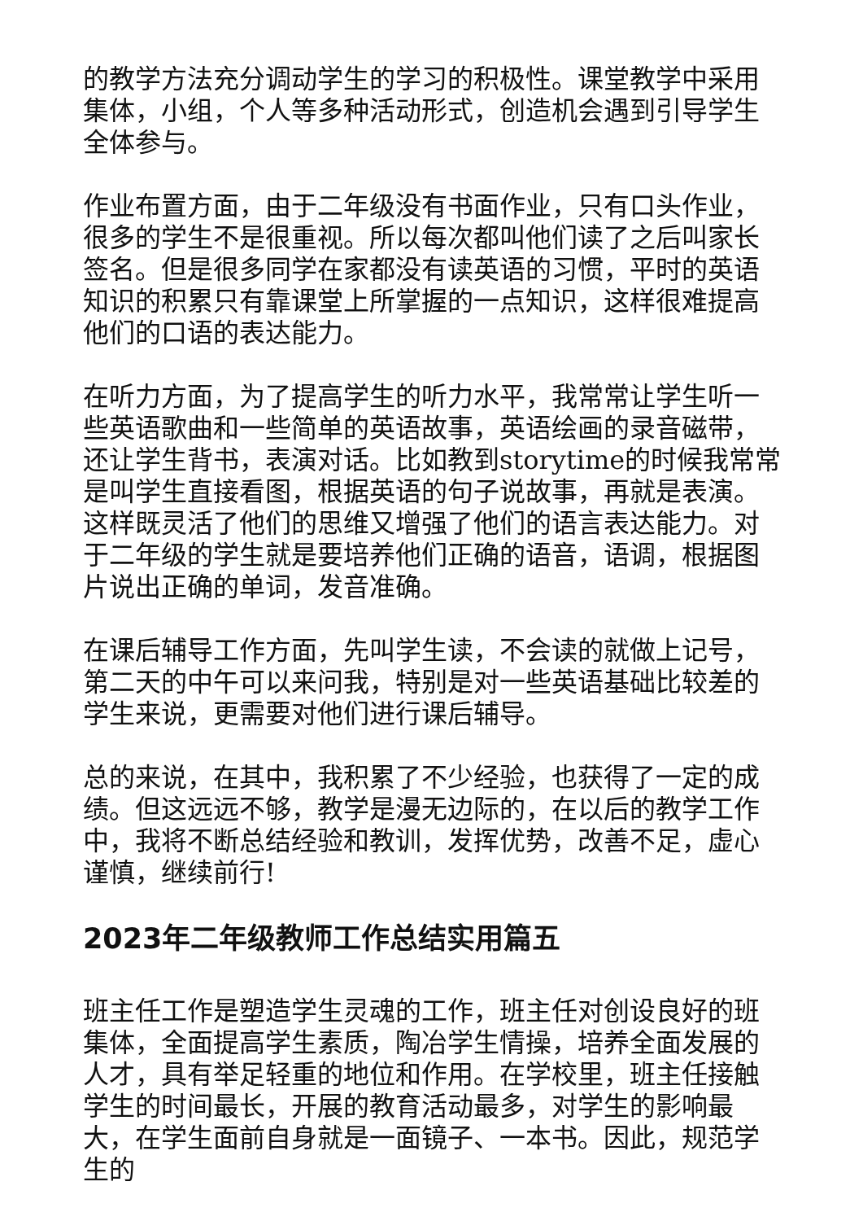的教学方法充分调动学生的学习的积极性。课堂教学中采用集体，小组，个人等多种活动形式，创造机会遇到引导学生全体参与。
作业布置方面，由于二年级没有书面作业，只有口头作业，很多的学生不是很重视。所以每次都叫他们读了之后叫家长签名。但是很多同学在家都没有读英语的习惯，平时的英语知识的积累只有靠课堂上所掌握的一点知识，这样很难提高他们的口语的表达能力。
在听力方面，为了提高学生的听力水平，我常常让学生听一些英语歌曲和一些简单的英语故事，英语绘画的录音磁带，还让学生背书，表演对话。比如教到storytime的时候我常常是叫学生直接看图，根据英语的句子说故事，再就是表演。这样既灵活了他们的思维又增强了他们的语言表达能力。对于二年级的学生就是要培养他们正确的语音，语调，根据图片说出正确的单词，发音准确。
在课后辅导工作方面，先叫学生读，不会读的就做上记号，第二天的中午可以来问我，特别是对一些英语基础比较差的学生来说，更需要对他们进行课后辅导。
总的来说，在其中，我积累了不少经验，也获得了一定的成绩。但这远远不够，教学是漫无边际的，在以后的教学工作中，我将不断总结经验和教训，发挥优势，改善不足，虚心谨慎，继续前行!
2023年二年级教师工作总结实用篇五
班主任工作是塑造学生灵魂的工作，班主任对创设良好的班集体，全面提高学生素质，陶冶学生情操，培养全面发展的人才，具有举足轻重的地位和作用。在学校里，班主任接触学生的时间最长，开展的教育活动最多，对学生的影响最大，在学生面前自身就是一面镜子、一本书。因此，规范学生的